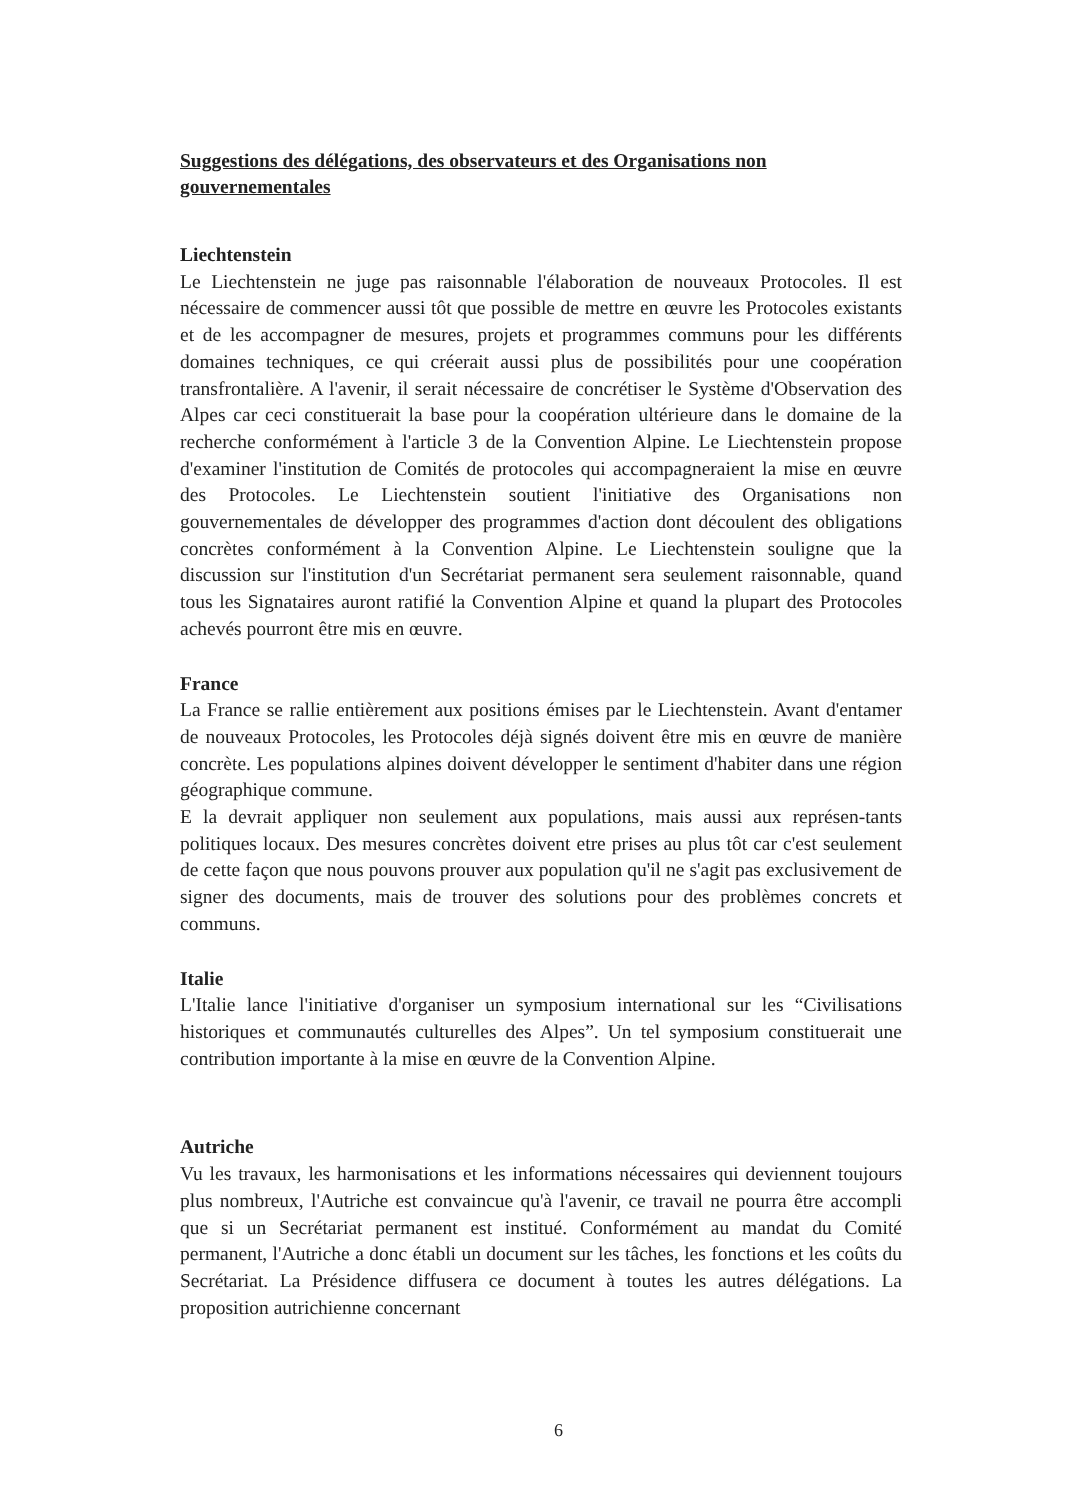Suggestions des délégations, des observateurs et des Organisations non gouvernementales
Liechtenstein
Le Liechtenstein ne juge pas raisonnable l'élaboration de nouveaux Protocoles. Il est nécessaire de commencer aussi tôt que possible de mettre en œuvre les Protocoles existants et de les accompagner de mesures, projets et programmes communs pour les différents domaines techniques, ce qui créerait aussi plus de possibilités pour une coopération transfrontalière. A l'avenir, il serait nécessaire de concrétiser le Système d'Observation des Alpes car ceci constituerait la base pour la coopération ultérieure dans le domaine de la recherche conformément à l'article 3 de la Convention Alpine. Le Liechtenstein propose d'examiner l'institution de Comités de protocoles qui accompagneraient la mise en œuvre des Protocoles. Le Liechtenstein soutient l'initiative des Organisations non gouvernementales de développer des programmes d'action dont découlent des obligations concrètes conformément à la Convention Alpine. Le Liechtenstein souligne que la discussion sur l'institution d'un Secrétariat permanent sera seulement raisonnable, quand tous les Signataires auront ratifié la Convention Alpine et quand la plupart des Protocoles achevés pourront être mis en œuvre.
France
La France se rallie entièrement aux positions émises par le Liechtenstein. Avant d'entamer de nouveaux Protocoles, les Protocoles déjà signés doivent être mis en œuvre de manière concrète. Les populations alpines doivent développer le sentiment d'habiter dans une région géographique commune.
E la devrait appliquer non seulement aux populations, mais aussi aux représen-tants politiques locaux. Des mesures concrètes doivent etre prises au plus tôt car c'est seulement de cette façon que nous pouvons prouver aux population qu'il ne s'agit pas exclusivement de signer des documents, mais de trouver des solutions pour des problèmes concrets et communs.
Italie
L'Italie lance l'initiative d'organiser un symposium international sur les “Civilisations historiques et communautés culturelles des Alpes”. Un tel symposium constituerait une contribution importante à la mise en œuvre de la Convention Alpine.
Autriche
Vu les travaux, les harmonisations et les informations nécessaires qui deviennent toujours plus nombreux, l'Autriche est convaincue qu'à l'avenir, ce travail ne pourra être accompli que si un Secrétariat permanent est institué. Conformément au mandat du Comité permanent, l'Autriche a donc établi un document sur les tâches, les fonctions et les coûts du Secrétariat. La Présidence diffusera ce document à toutes les autres délégations. La proposition autrichienne concernant
6